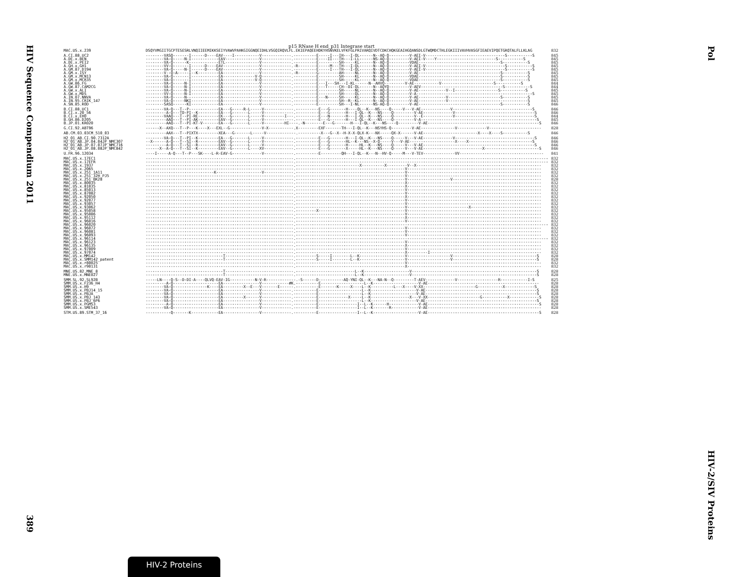HIV Sequence Compendium 2011
389
Pol
HIV-2/SIV Proteins
p15 RNase H end_p31 Integrase start
| MAC.US.x.239 | DSQYVMGIITGCPTESESRLVNQIIEEMIKKSEIYVAWVPAHKGIGGNQEIDHLVSGQIRQVLFL.EKIEPAQEEHDKYHSNVKELVFKFGLPRIVARQIVDTCDKCHQKGEAIHGQANSDLGTWQMDCTHLEGKIIIVAVHVASGFIEAEVIPQETGRQTALFLLKLAG | 832 |
| A.CI.88.UC2 | --------VASQ-------I------D----EAV----I-----------V-------------.----------E-----I---IH---I-QL------N--AQ-Q---------V-AEI-V-----------------------------------S-----------S | 845 |
| A.DE.x.BEN | --------VA-Q-----N-I------------EAV---------------V-------------.----------E----II---TH---I-LL------NS-AQ-Q---------V-AEI-V----Y--------------------------S-----------S | 845 |
| A.DE.x.PEI2 | --------VA-Q------K-------------ETL---------------V-------------.----------E---------SH-----KL------N--AQ-Q---------VDAE------------------------------------S-----------S | 845 |
| A.GH.x.GH1 | --------VV-Q-------I------D----EAV----------------V-------------.-R--------E-----M---TH---I-QL------N--AQ-Q---------V-AEI-V-----------------------------------S-----------S | 845 |
| A.GM.87.D194 | --------VA-Q-----N-I------D----EAV----------------V-------------.----------E-----I---TH---I-QL------N--AQ-Q---------V-AEI-V-----------------------------------S-----------S | 845 |
| A.GM.x.ISY | --------V--Q-A-----I--K---------EA----------------V-------------.-R--------G---------AH-----NL------N--AQ-Q---------V-AE------------------------------------S-----------S | 845 |
| A.GM.x.MCN13 | --------VA-Q-------I------------EA--------------V-Q-------------.----------E---------SH-----KL------N--AQ-Q---------VDAE------------------------------------S-----------S | 845 |
| A.GM.x.MCR35 | --------VA-Q-------I------------EA--------------V-Q-------------.----------E---------SH-----KL------N--AQ-Q---------VDAE------------------------------------S-----------S | 845 |
| A.GW.86.FG | --------VA-Q-----N-I------------EA----------------V-------------.----------E---I---SH---I-KL------N--AHVQ---------V-AE-----------V-----------------------S-----------S | 844 |
| A.GW.87.CAM2CG | --------VA-Q-----N-I------------EA----------------V-------------.----------E---T-----CH--DI-QL------N--AQYQ---------V-AEV------------------------------------S-----------S | 844 |
| A.GW.x.ALI | --------VA-Q-----N-I------------EA----------------V-------------.----------E---------SH-----NL------N--AQ-Q---------V-AE------------V--I-------------------S-----------S | 845 |
| A.GW.x.MDS | --------VV-Q-----N-I------------EA----------------V-------------.----------E---------SH-----QL------N--AQ-Q---------V-A---------------------------------------------------S | 845 |
| A.IN.07.NNVA | --------VA-Q-----N--------------EA----------------V-------------.----------E---N-----SH-----KL------N--AQ-Q---------V-AE------------V-----------------------S-----------S | 845 |
| A.IN.95.CRIK_147 | --------VA-Q-----NKI------------EA----------------V-------------.----------E---------SH--R--KL------N--AQ-Q---------V-AE------------V-----------------------------------S | 845 |
| A.SN.85.ROD | --------SASQ------KI------------EA----------------V-------------.----------E---------SH---I-NL------NS-AQ-Q---------V-AE------------------------------------S-----------S | 846 |
| B.CI.88.UC1 | --------VA-Q---T--P-------------EA---G-----R-L-----V-------------.----------E---G-------H----QL--K---NS----Q-----V---V-AE-------------V-----------------------------------S | 846 |
| B.CI.x.20_56 | ---------A-Q---TD-PI--K---------EA---G-------L-----V-------------.----------E---G-------H---I-QL--K---NS----Q---------V-AE-------------V-----------------------------------S | 846 |
| B.CI.x.EHO | --------VAAQ---T--PI-RE---------EK---G-------L-----V---------I---.----------E---N-------H---I-QL--K---NS----Q---------V--E-------------V-----------------------------------S | 844 |
| B.GH.86.D205 | ---------AAQ---T--PI-AK---------EAV--G-------L-----V-------------.----------E---G-------H---I-QL--K---NS----Q---------V-A---------------------------------------------------S | 845 |
| B.JP.01.KR020 | ---------AAQ---T--PI-KT-V-------EA---G-------L-----V---------HI----.-N--------E---G-------H---I-QL--K---NS----Q---------V-AE-------------------------------------------------S | 846 |
| G.CI.92.ABT96 | ------X--AXQ---T--P---K----X---EXL--G--------------V-X-----------.X---------EXF-------TH---I-QL--K---NSYHS-Q---------V-AE---------------V-------------V----------------------- | 828 |
| AB.CM.03.03CM_510_03 | ---------AAX---T--PIXTX---------XEA---G-------L-----V-------------.----------X---G--X--H-X-X-QLX-K---NX-----QX-X------V-AE------------------------X----X----S-----------S | 846 |
| H2_01_AB.CI.90.7312A | --------VA-Q---T--PI--K---------EA---G-------L-----V-------------.----------E---G-------H---I-QL--K---NS----Q-----V---V-AE-------------V-----------------------------------S | 846 |
| H2_01_AB.JP.04.04JP_NMC307 | --X------A-Q---T--SI--R---------EAV--G-------L-----V-------------.----------E---G-------HL--K---NS--X-Q-----V---V-AE--------------------X----X----------------------------S | 846 |
| H2_01_AB.JP.07.07JP_NMC716 | ---------A-Q---T--SI--R---------EAV--G-------L-----V-------------.----------E---G-------H-----HL--K---NS----Q-----V---V-AE-------------------------------------------------S | 846 |
| H2_01_AB.JP.08.08JP_NMC842 | ------X--A-Q---T--SI--K---------EAV--G-------L----XV-------------.----------E---G-------X-----HL--K---NS----Q-----V---V-AE--------------------------X------------------------S | 846 |
| U.FR.96.12034 | ----I-----A-Q---T--P---SK----L-R-EAV-G-------------V-------------.----------E---------QH---I-QL--K---N--HV-Q-----M---V-TEV--------------VV------------------------------------- | 841 |
| MAC.US.x.17EC1 | -----------------------------------------------------------------.--------------------------------------------------------------------------------------------------------------- | 832 |
| MAC.US.x.17EFR | -----------------------------------------------------------------.--------------------------------------------------------------------------------------------------------------- | 832 |
| MAC.US.x.1937 | -----------------------------------------------------------------.----------------------------X----------X---------V--X------------------------------------------------------- | 832 |
| MAC.US.x.2065 | -----------------------------------------------------------------.------------------------------------------------V----------------------------------------------------------- | 832 |
| MAC.US.x.251_1A11 | ------------------------------K--------------------V-------------.------------------------------------------------V----------------------------------------------------------- | 832 |
| MAC.US.x.251_32H_PJ5 | -----------------------------------------------------------------.------------------------------------------------V----------------------------------------------------------- | 832 |
| MAC.US.x.251_BK28 | -----------------------------------------------------------------.------------------------------------------------V-------------------V--------------------------------------- | 828 |
| MAC.US.x.80035 | -----------------------------------------------------------------.------------------------------------------------X----------------------------------------------------------- | 832 |
| MAC.US.x.81035 | -----------------------------------------------------------------.------------------------------------------------X----------------------------------------------------------- | 832 |
| MAC.US.x.85013 | -----------------------------------------------------------------.------------------------------------------------V----------------------------------------------------------- | 832 |
| MAC.US.x.87082 | -----------------------------------------------------------------.------------------------------------------------V----------------------------------------------------------- | 832 |
| MAC.US.x.92050 | -----------------------------------------------------------------.------------------------------------------------X----------------------------------------------------------- | 832 |
| MAC.US.x.92077 | -----------------------------------------------------------------.------------------------------------------------V----------------------------------------------------------- | 832 |
| MAC.US.x.93057 | -----------------------------------------------------------------.------------------------------------------------V----------------------------------------------------------- | 832 |
| MAC.US.x.93062 | -----------------------------------------------------------------.------------------------------------------------V---------------------------X------------------------------- | 832 |
| MAC.US.x.95058 | -----------------------------------------------------------------.---------X--------------------------------------V----------------------------------------------------------- | 832 |
| MAC.US.x.95086 | -----------------------------------------------------------------.------------------------------------------------V----------------------------------------------------------- | 832 |
| MAC.US.x.95112 | -----------------------------------------------------------------.------------------------------------------------X----------------------------------------------------------- | 832 |
| MAC.US.x.96016 | -----------------------------------------------------------------.------------------------------------------------V----------------------------------------------------------- | 832 |
| MAC.US.x.96020 | -----------------------------------------------------------------.--------------------------------------------------------------------------------------------------------------- | 832 |
| MAC.US.x.96072 | -----------------------------------------------------------------.------------------------------------------------V----------------------------------------------------------- | 832 |
| MAC.US.x.96081 | -----------------------------------------------------------------.------------------------------------------------V----------------------------------------------------------- | 832 |
| MAC.US.x.96093 | -----------------------------------------------------------------.------------------------------------------------V----------------------------------------------------------- | 832 |
| MAC.US.x.96114 | -----------------------------------------------------------------.--------------------------------------------------------------------------------------------------------------- | 832 |
| MAC.US.x.96123 | -----------------------------------------------------------------.------------------------------------------------V----------------------------------------------------------- | 832 |
| MAC.US.x.96135 | -----------------------------------------------------------------.------------------------------------------------X----------------------------------------------------------- | 832 |
| MAC.US.x.97009 | -----------------------------------------------------------------.------------------------------------------------V----------------------------------------------------------- | 832 |
| MAC.US.x.97074 | -----------------------------------------------------------------.------------------------------------------------X---------I------------------------------------------------- | 832 |
| MAC.US.x.MM142 | ----------------------------------T------------------------------.---------S-----I--------L--K--------------------V-------------------V-------------------------------------S | 828 |
| MAC.US.x.SMM142_patent | ----------------------------------T------------------------------.---------S-----I--------L--K--------------------V-------------------V-------------------------------------S | 828 |
| MAC.US.x.r80025 | -----------------------------------------------------------------.------------------------------------------------V----------------------------------------------------------- | 832 |
| MAC.US.x.r90131 | -----------------------------------------------------------------.------------------------------------------------X----------------------------------------------------------- | 832 |
| MNE.US.82.MNE_8 | ----------------------------------T------------------------------.--------------------------L--K--------------------V-------------------------------------------------------S | 828 |
| MNE.US.x.MNE027 | ----------------------------------T------------------------------.--------------------------L--K--------------------V-------------------------------------------------------S | 828 |
| SMM.SL.92.SL92B | -----LN----Q-S--D-DI-A----QLVQ-EAV-IG-----------N-V-R-------------.-S------D-----------AQ-YNI-QL--K---NA-N--Q---------T-AEV-------------V------------------R------------I-S | 825 |
| SMM.US.x.F236_H4 | ---------A-Q--------------------EA----------------V------------#K.----------E-------------------L--K--------------------V-AE------------------------------------------------- | 828 |
| SMM.US.x.H9 | --------VA-Q---------------K----EA---------X--E---V-------E------.----------E-------K-----X----L--K----------L---X----V-XX-----------------------G-----------X-------------S | 828 |
| SMM.US.x.PBJ14_15 | --------VA-Q--------------------EA----------------V-------------.----------E-------------------L--K--------------------V-AE-------------------------------------------------S | 828 |
| SMM.US.x.PBJA | --------VA-Q--------------------EA----------------V-------------.----------E-------------------L--K--------------------V-AE-------------------------------------------------S | 828 |
| SMM.US.x.PBJ_143 | --------VA-Q--------------------EA---------X------V-------------.----------E-------------X-----L--K-----------------X---V-XX-----------------------G-----------X-------------S | 828 |
| SMM.US.x.PBJ_6P6 | --------VA-Q--------------------EA----------------V-------------.----------E-------------------L--K--------------------V-AE-------------------------------------------------S | 828 |
| SMM.US.x.PGM53 | ---------A-Q--------------------EA----------------V-------------.----------E-----------------I--L--K------H-------------V-AE-------------------------------------------------S | 828 |
| SMM.US.x.SME543 | --------VA-Q--------------------EA----------------V-------------.----------E-----------------I--L--K-------R------------V-AE-------------------------------------------------- | 828 |
| STM.US.89.STM_37_16 | -----------Q-------K------------EA----------------V-------------.----------E-----------------I--L--K--------------------V-AE-------------------------------------------------S | 828 |
HIV-2 Proteins